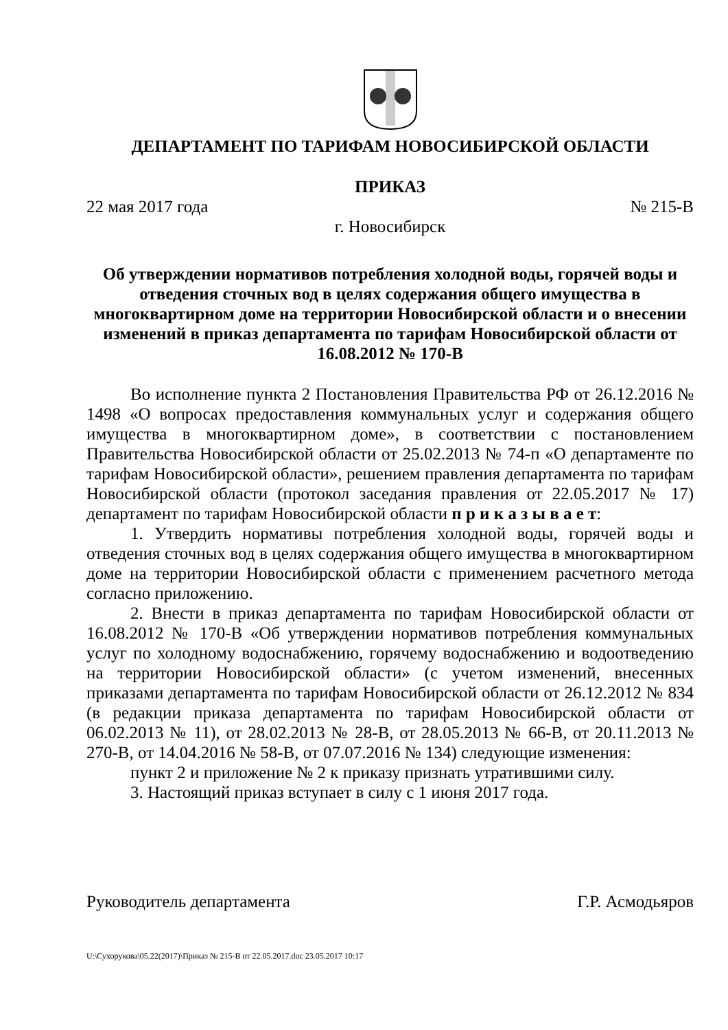ДЕПАРТАМЕНТ ПО ТАРИФАМ НОВОСИБИРСКОЙ ОБЛАСТИ
ПРИКАЗ
22 мая 2017 года № 215-В
г. Новосибирск
Об утверждении нормативов потребления холодной воды, горячей воды и отведения сточных вод в целях содержания общего имущества в многоквартирном доме на территории Новосибирской области и о внесении изменений в приказ департамента по тарифам Новосибирской области от 16.08.2012 № 170-В
Во исполнение пункта 2 Постановления Правительства РФ от 26.12.2016 № 1498 «О вопросах предоставления коммунальных услуг и содержания общего имущества в многоквартирном доме», в соответствии с постановлением Правительства Новосибирской области от 25.02.2013 № 74-п «О департаменте по тарифам Новосибирской области», решением правления департамента по тарифам Новосибирской области (протокол заседания правления от 22.05.2017 № 17) департамент по тарифам Новосибирской области п р и к а з ы в а е т:
1. Утвердить нормативы потребления холодной воды, горячей воды и отведения сточных вод в целях содержания общего имущества в многоквартирном доме на территории Новосибирской области с применением расчетного метода согласно приложению.
2. Внести в приказ департамента по тарифам Новосибирской области от 16.08.2012 № 170-В «Об утверждении нормативов потребления коммунальных услуг по холодному водоснабжению, горячему водоснабжению и водоотведению на территории Новосибирской области» (с учетом изменений, внесенных приказами департамента по тарифам Новосибирской области от 26.12.2012 № 834 (в редакции приказа департамента по тарифам Новосибирской области от 06.02.2013 № 11), от 28.02.2013 № 28-В, от 28.05.2013 № 66-В, от 20.11.2013 № 270-В, от 14.04.2016 № 58-В, от 07.07.2016 № 134) следующие изменения:
пункт 2 и приложение № 2 к приказу признать утратившими силу.
3. Настоящий приказ вступает в силу с 1 июня 2017 года.
Руководитель департамента Г.Р. Асмодьяров
U:\Сухорукова\05.22(2017)\Приказ № 215-В от 22.05.2017.doc 23.05.2017 10:17